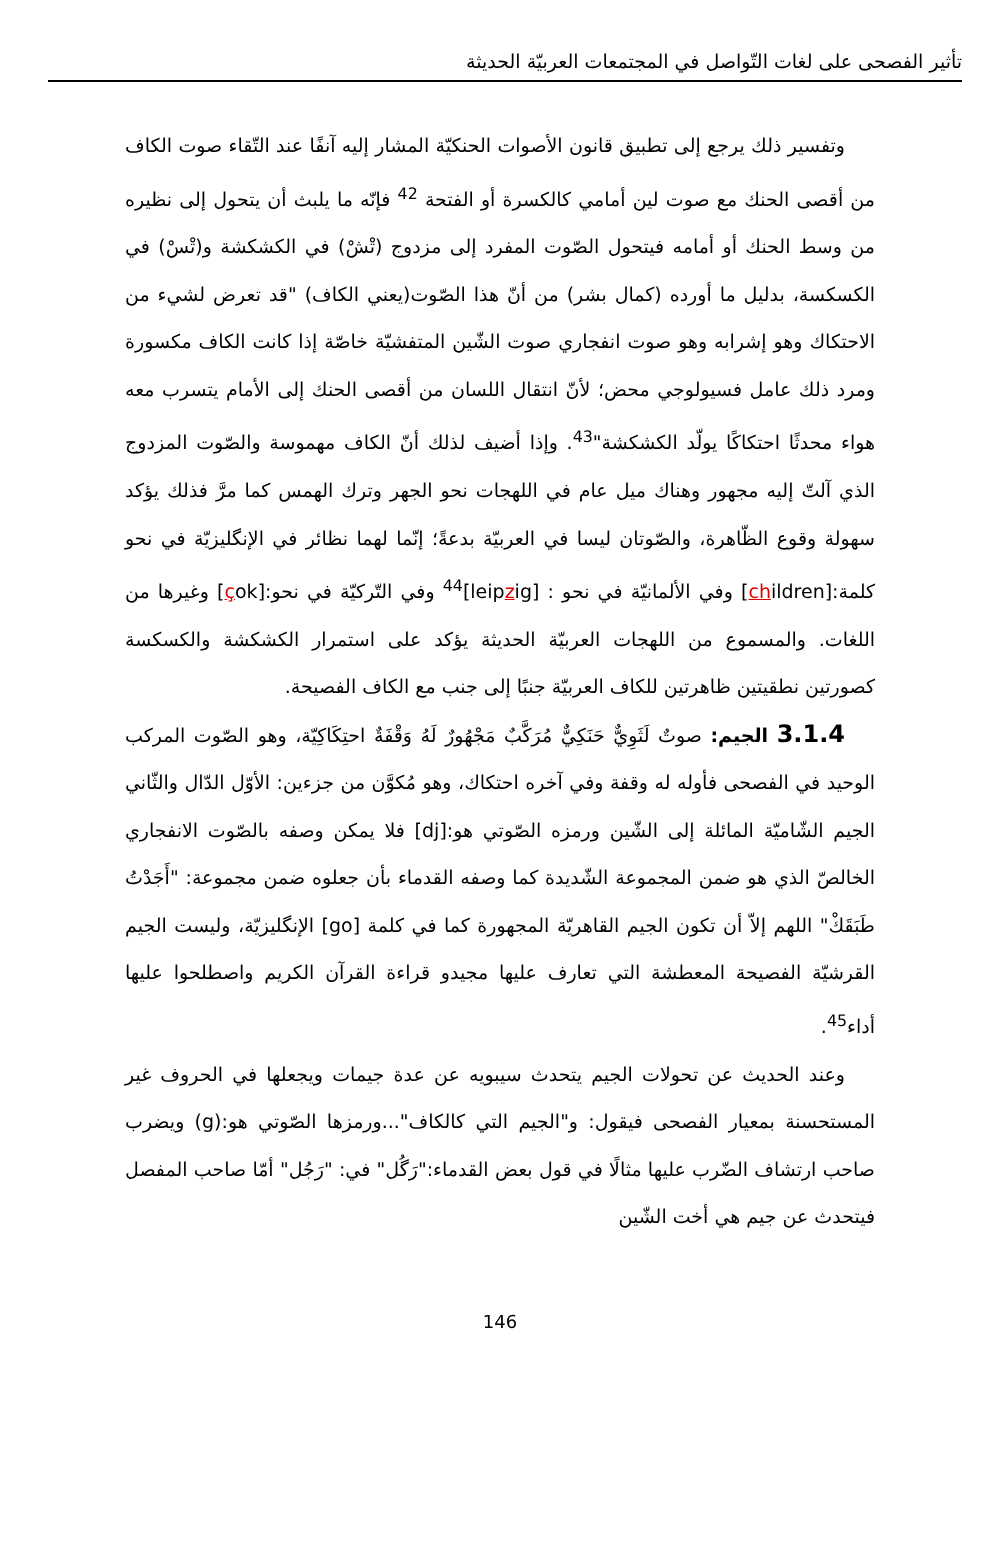تأثير الفصحى على لغات التّواصل في المجتمعات العربيّة الحديثة
وتفسير ذلك يرجع إلى تطبيق قانون الأصوات الحنكيّة المشار إليه آنفًا عند التّقاء صوت الكاف من أقصى الحنك مع صوت لين أمامي كالكسرة أو الفتحة <sup>42</sup> فإنّه ما يلبث أن يتحول إلى نظيره من وسط الحنك أو أمامه فيتحول الصّوت المفرد إلى مزدوج (تْشْ) في الكشكشة و(تْسْ) في الكسكسة، بدليل ما أورده (كمال بشر) من أنّ هذا الصّوت(يعني الكاف) "قد تعرض لشيء من الاحتكاك وهو إشرابه وهو صوت انفجاري صوت الشّين المتفشيّة خاصّة إذا كانت الكاف مكسورة ومرد ذلك عامل فسيولوجي محض؛ لأنّ انتقال اللسان من أقصى الحنك إلى الأمام يتسرب معه هواء محدثًا احتكاكًا يولّد الكشكشة"<sup>43</sup>. وإذا أضيف لذلك أنّ الكاف مهموسة والصّوت المزدوج الذي آلتّ إليه مجهور وهناك ميل عام في اللهجات نحو الجهر وترك الهمس كما مرَّ فذلك يؤكد سهولة وقوع الظّاهرة، والصّوتان ليسا في العربيّة بدعةً؛ إنّما لهما نظائر في الإنگليزيّة في نحو كلمة:[children] وفي الألمانيّة في نحو : [leipzig]<sup>44</sup> وفي التّركيّة في نحو:[çok] وغيرها من اللغات. والمسموع من اللهجات العربيّة الحديثة يؤكد على استمرار الكشكشة والكسكسة كصورتين نطقيتين ظاهرتين للكاف العربيّة جنبًا إلى جنب مع الكاف الفصيحة.
3.1.4 الجيم: صوتٌ لَثَوِيٌّ حَنَكِيٌّ مُرَكَّبٌ مَجْهُورٌ لَهُ وَقْفَةٌ احتِكَاكِيّة، وهو الصّوت المركب الوحيد في الفصحى فأوله له وقفة وفي آخره احتكاك، وهو مُكوَّن من جزءين: الأوّل الدّال والثّاني الجيم الشّاميّة المائلة إلى الشّين ورمزه الصّوتي هو:[dj] فلا يمكن وصفه بالصّوت الانفجاري الخالصّ الذي هو ضمن المجموعة الشّديدة كما وصفه القدماء بأن جعلوه ضمن مجموعة: "أَجَدْتُ طَبَقَكْ" اللهم إلاّ أن تكون الجيم القاهريّة المجهورة كما في كلمة [go] الإنگليزيّة، وليست الجيم القرشيّة الفصيحة المعطشة التي تعارف عليها مجيدو قراءة القرآن الكريم واصطلحوا عليها أداء<sup>45</sup>.
وعند الحديث عن تحولات الجيم يتحدث سيبويه عن عدة جيمات ويجعلها في الحروف غير المستحسنة بمعيار الفصحى فيقول: و"الجيم التي كالكاف"...ورمزها الصّوتي هو:(g) ويضرب صاحب ارتشاف الضّرب عليها مثالًا في قول بعض القدماء:"رَگُل" في: "رَجُل" أمّا صاحب المفصل فيتحدث عن جيم هي أخت الشّين
146